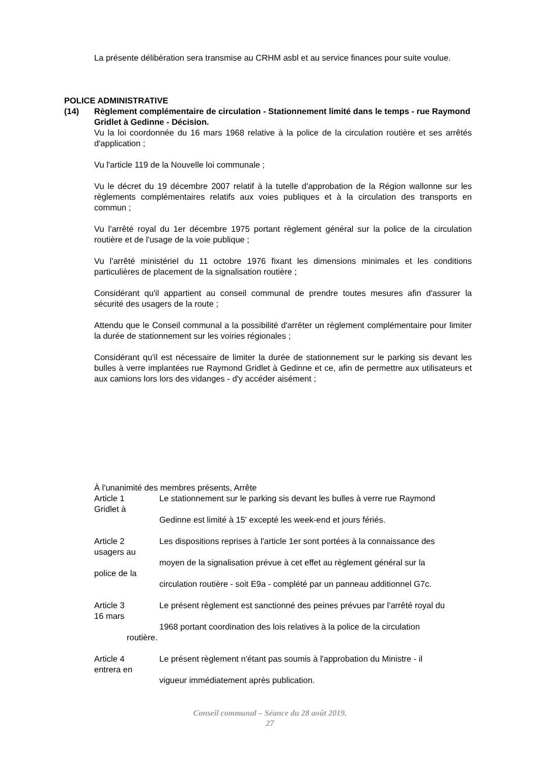La présente délibération sera transmise au CRHM asbl et au service finances pour suite voulue.
POLICE ADMINISTRATIVE
(14) Règlement complémentaire de circulation - Stationnement limité dans le temps - rue Raymond Gridlet à Gedinne - Décision.
Vu la loi coordonnée du 16 mars 1968 relative à la police de la circulation routière et ses arrêtés d'application ;
Vu l'article 119 de la Nouvelle loi communale ;
Vu le décret du 19 décembre 2007 relatif à la tutelle d'approbation de la Région wallonne sur les règlements complémentaires relatifs aux voies publiques et à la circulation des transports en commun ;
Vu l'arrêté royal du 1er décembre 1975 portant règlement général sur la police de la circulation routière et de l'usage de la voie publique ;
Vu l'arrêté ministériel du 11 octobre 1976 fixant les dimensions minimales et les conditions particulières de placement de la signalisation routière ;
Considérant qu'il appartient au conseil communal de prendre toutes mesures afin d'assurer la sécurité des usagers de la route ;
Attendu que le Conseil communal a la possibilité d'arrêter un règlement complémentaire pour limiter la durée de stationnement sur les voiries régionales ;
Considérant qu'il est nécessaire de limiter la durée de stationnement sur le parking sis devant les bulles à verre implantées rue Raymond Gridlet à Gedinne et ce, afin de permettre aux utilisateurs et aux camions lors lors des vidanges - d'y accéder aisément ;
À l'unanimité des membres présents, Arrête
Article 1
Gridlet à Le stationnement sur le parking sis devant les bulles à verre rue Raymond
Gedinne est limité à 15' excepté les week-end et jours fériés.
Article 2
usagers au
police de la Les dispositions reprises à l'article 1er sont portées à la connaissance des
moyen de la signalisation prévue à cet effet au règlement général sur la
circulation routière - soit E9a - complété par un panneau additionnel G7c.
Article 3
16 mars Le présent règlement est sanctionné des peines prévues par l'arrêté royal du
1968 portant coordination des lois relatives à la police de la circulation
routière.
Article 4
entrera en Le présent règlement n'étant pas soumis à l'approbation du Ministre - il
vigueur immédiatement après publication.
Conseil communal – Séance du 28 août 2019.
27